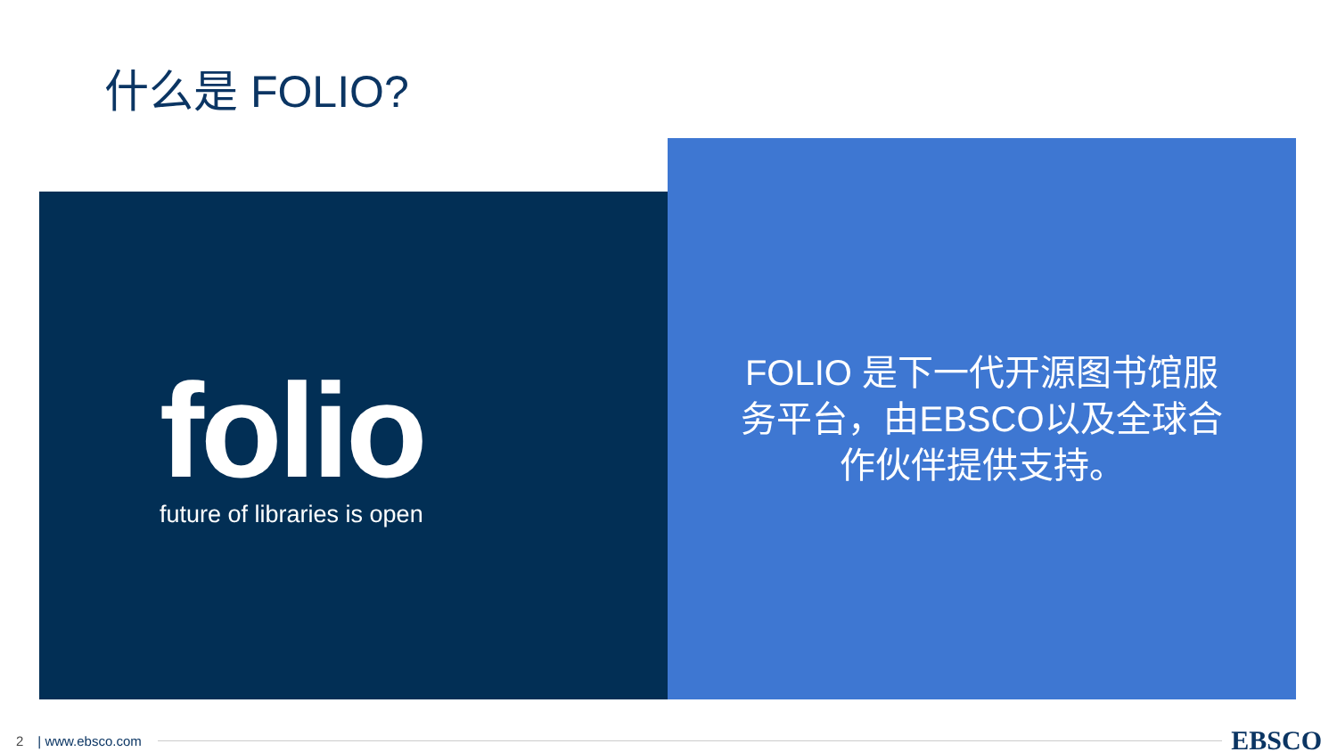什么是 FOLIO?
folio
future of libraries is open
FOLIO 是下一代开源图书馆服务平台，由EBSCO以及全球合作伙伴提供支持。
2 | www.ebsco.com EBSCO